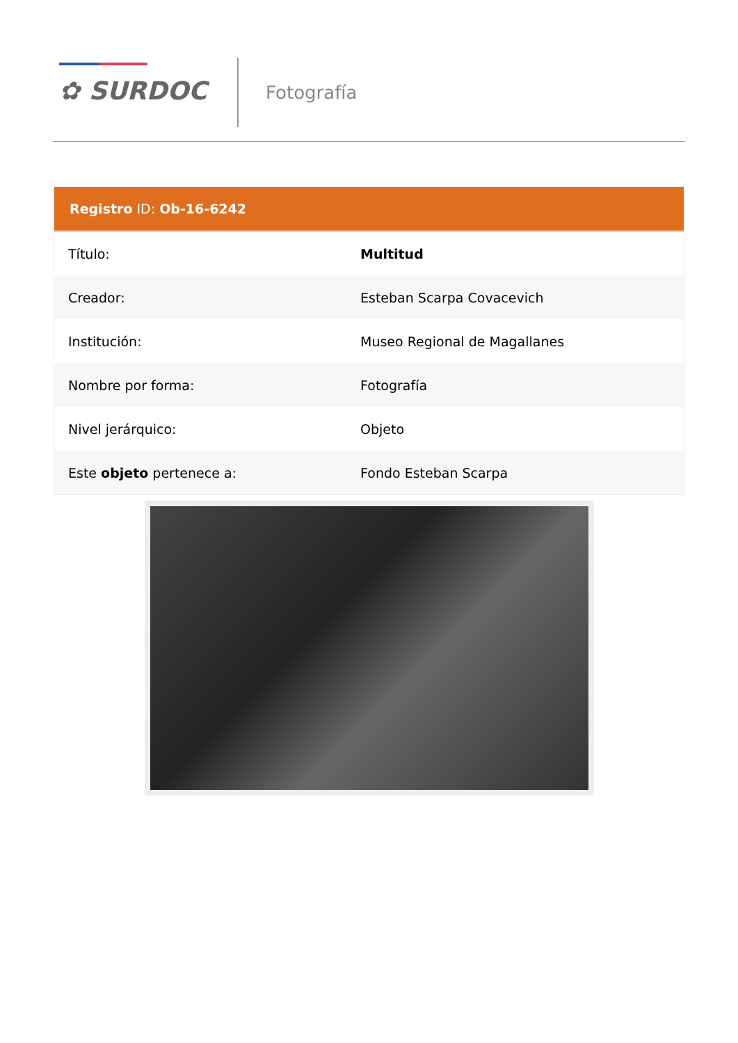✿ SURDOC Fotografía
Registro ID: Ob-16-6242
| Título: | Multitud |
| Creador: | Esteban Scarpa Covacevich |
| Institución: | Museo Regional de Magallanes |
| Nombre por forma: | Fotografía |
| Nivel jerárquico: | Objeto |
| Este objeto pertenece a: | Fondo Esteban Scarpa |